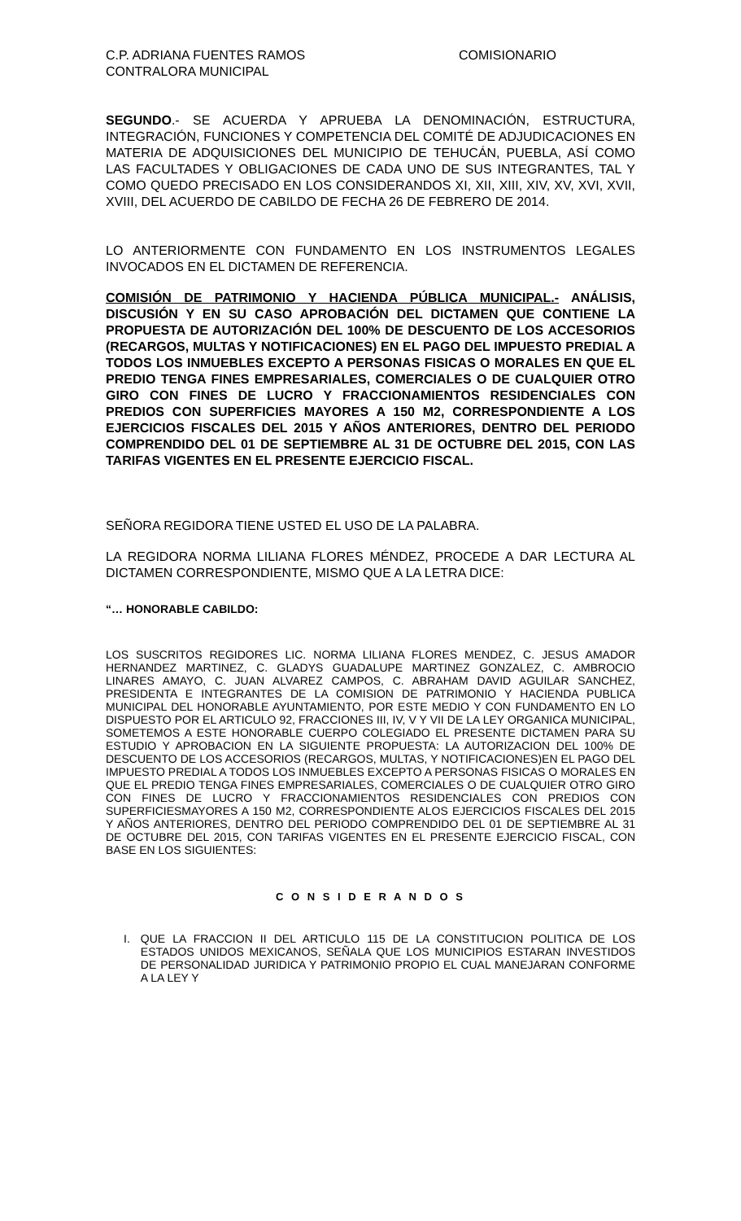C.P. ADRIANA FUENTES RAMOS COMISIONARIO
CONTRALORA MUNICIPAL
SEGUNDO.- SE ACUERDA Y APRUEBA LA DENOMINACIÓN, ESTRUCTURA, INTEGRACIÓN, FUNCIONES Y COMPETENCIA DEL COMITÉ DE ADJUDICACIONES EN MATERIA DE ADQUISICIONES DEL MUNICIPIO DE TEHUCÁN, PUEBLA, ASÍ COMO LAS FACULTADES Y OBLIGACIONES DE CADA UNO DE SUS INTEGRANTES, TAL Y COMO QUEDO PRECISADO EN LOS CONSIDERANDOS XI, XII, XIII, XIV, XV, XVI, XVII, XVIII, DEL ACUERDO DE CABILDO DE FECHA 26 DE FEBRERO DE 2014.
LO ANTERIORMENTE CON FUNDAMENTO EN LOS INSTRUMENTOS LEGALES INVOCADOS EN EL DICTAMEN DE REFERENCIA.
COMISIÓN DE PATRIMONIO Y HACIENDA PÚBLICA MUNICIPAL.- ANÁLISIS, DISCUSIÓN Y EN SU CASO APROBACIÓN DEL DICTAMEN QUE CONTIENE LA PROPUESTA DE AUTORIZACIÓN DEL 100% DE DESCUENTO DE LOS ACCESORIOS (RECARGOS, MULTAS Y NOTIFICACIONES) EN EL PAGO DEL IMPUESTO PREDIAL A TODOS LOS INMUEBLES EXCEPTO A PERSONAS FISICAS O MORALES EN QUE EL PREDIO TENGA FINES EMPRESARIALES, COMERCIALES O DE CUALQUIER OTRO GIRO CON FINES DE LUCRO Y FRACCIONAMIENTOS RESIDENCIALES CON PREDIOS CON SUPERFICIES MAYORES A 150 M2, CORRESPONDIENTE A LOS EJERCICIOS FISCALES DEL 2015 Y AÑOS ANTERIORES, DENTRO DEL PERIODO COMPRENDIDO DEL 01 DE SEPTIEMBRE AL 31 DE OCTUBRE DEL 2015, CON LAS TARIFAS VIGENTES EN EL PRESENTE EJERCICIO FISCAL.
SEÑORA REGIDORA TIENE USTED EL USO DE LA PALABRA.
LA REGIDORA NORMA LILIANA FLORES MÉNDEZ, PROCEDE A DAR LECTURA AL DICTAMEN CORRESPONDIENTE, MISMO QUE A LA LETRA DICE:
“… HONORABLE CABILDO:
LOS SUSCRITOS REGIDORES LIC. NORMA LILIANA FLORES MENDEZ, C. JESUS AMADOR HERNANDEZ MARTINEZ, C. GLADYS GUADALUPE MARTINEZ GONZALEZ, C. AMBROCIO LINARES AMAYO, C. JUAN ALVAREZ CAMPOS, C. ABRAHAM DAVID AGUILAR SANCHEZ, PRESIDENTA E INTEGRANTES DE LA COMISION DE PATRIMONIO Y HACIENDA PUBLICA MUNICIPAL DEL HONORABLE AYUNTAMIENTO, POR ESTE MEDIO Y CON FUNDAMENTO EN LO DISPUESTO POR EL ARTICULO 92, FRACCIONES III, IV, V Y VII DE LA LEY ORGANICA MUNICIPAL, SOMETEMOS A ESTE HONORABLE CUERPO COLEGIADO EL PRESENTE DICTAMEN PARA SU ESTUDIO Y APROBACION EN LA SIGUIENTE PROPUESTA: LA AUTORIZACION DEL 100% DE DESCUENTO DE LOS ACCESORIOS (RECARGOS, MULTAS, Y NOTIFICACIONES)EN EL PAGO DEL IMPUESTO PREDIAL A TODOS LOS INMUEBLES EXCEPTO A PERSONAS FISICAS O MORALES EN QUE EL PREDIO TENGA FINES EMPRESARIALES, COMERCIALES O DE CUALQUIER OTRO GIRO CON FINES DE LUCRO Y FRACCIONAMIENTOS RESIDENCIALES CON PREDIOS CON SUPERFICIESMAYORES A 150 M2, CORRESPONDIENTE ALOS EJERCICIOS FISCALES DEL 2015 Y AÑOS ANTERIORES, DENTRO DEL PERIODO COMPRENDIDO DEL 01 DE SEPTIEMBRE AL 31 DE OCTUBRE DEL 2015, CON TARIFAS VIGENTES EN EL PRESENTE EJERCICIO FISCAL, CON BASE EN LOS SIGUIENTES:
C O N S I D E R A N D O S
I.
QUE LA FRACCION II DEL ARTICULO 115 DE LA CONSTITUCION POLITICA DE LOS ESTADOS UNIDOS MEXICANOS, SEÑALA QUE LOS MUNICIPIOS ESTARAN INVESTIDOS DE PERSONALIDAD JURIDICA Y PATRIMONIO PROPIO EL CUAL MANEJARAN CONFORME A LA LEY Y